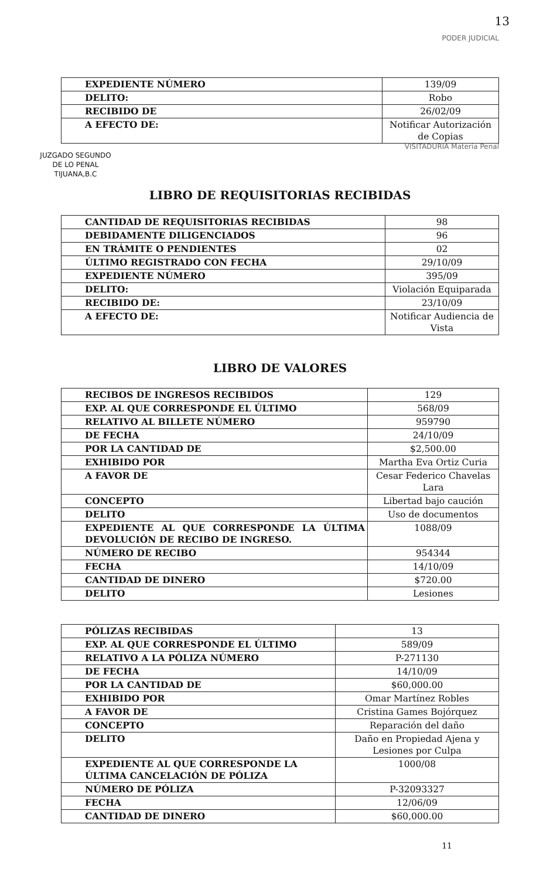13
PODER JUDICIAL
| EXPEDIENTE NÚMERO | 139/09 |
| DELITO: | Robo |
| RECIBIDO DE | 26/02/09 |
| A EFECTO DE: | Notificar Autorización de Copias |
VISITADURIA Materia Penal
JUZGADO SEGUNDO
DE LO PENAL
TIJUANA,B.C
LIBRO DE REQUISITORIAS RECIBIDAS
| CANTIDAD DE REQUISITORIAS RECIBIDAS | 98 |
| DEBIDAMENTE DILIGENCIADOS | 96 |
| EN TRÁMITE O PENDIENTES | 02 |
| ÚLTIMO REGISTRADO CON FECHA | 29/10/09 |
| EXPEDIENTE NÚMERO | 395/09 |
| DELITO: | Violación Equiparada |
| RECIBIDO DE: | 23/10/09 |
| A EFECTO DE: | Notificar Audiencia de Vista |
LIBRO DE VALORES
| RECIBOS DE INGRESOS RECIBIDOS | 129 |
| EXP. AL QUE CORRESPONDE EL ÚLTIMO | 568/09 |
| RELATIVO AL BILLETE NÚMERO | 959790 |
| DE FECHA | 24/10/09 |
| POR LA CANTIDAD DE | $2,500.00 |
| EXHIBIDO POR | Martha Eva Ortiz Curia |
| A FAVOR DE | Cesar Federico Chavelas Lara |
| CONCEPTO | Libertad bajo caución |
| DELITO | Uso de documentos |
| EXPEDIENTE AL QUE CORRESPONDE LA ÚLTIMA DEVOLUCIÓN DE RECIBO DE INGRESO. | 1088/09 |
| NÚMERO DE RECIBO | 954344 |
| FECHA | 14/10/09 |
| CANTIDAD DE DINERO | $720.00 |
| DELITO | Lesiones |
| PÓLIZAS RECIBIDAS | 13 |
| EXP. AL QUE CORRESPONDE EL ÚLTIMO | 589/09 |
| RELATIVO A LA PÓLIZA NÚMERO | P-271130 |
| DE FECHA | 14/10/09 |
| POR LA CANTIDAD DE | $60,000.00 |
| EXHIBIDO POR | Omar Martínez Robles |
| A FAVOR DE | Cristina Games Bojórquez |
| CONCEPTO | Reparación del daño |
| DELITO | Daño en Propiedad Ajena y Lesiones por Culpa |
| EXPEDIENTE AL QUE CORRESPONDE LA ÚLTIMA CANCELACIÓN DE PÓLIZA | 1000/08 |
| NÚMERO DE PÓLIZA | P-32093327 |
| FECHA | 12/06/09 |
| CANTIDAD DE DINERO | $60,000.00 |
11